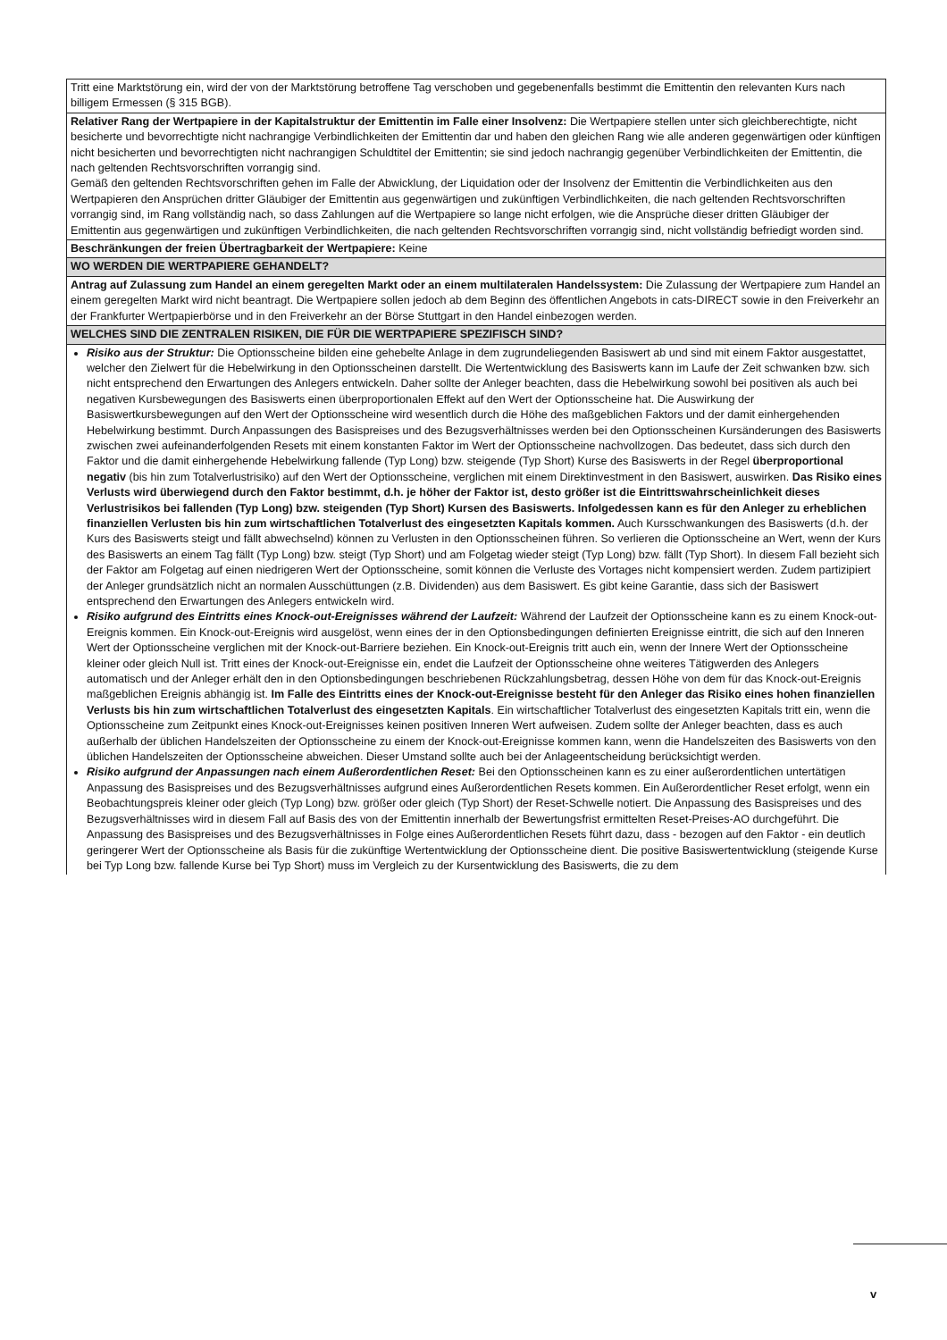| Tritt eine Marktstörung ein, wird der von der Marktstörung betroffene Tag verschoben und gegebenenfalls bestimmt die Emittentin den relevanten Kurs nach billigem Ermessen (§ 315 BGB). |
| Relativer Rang der Wertpapiere in der Kapitalstruktur der Emittentin im Falle einer Insolvenz: Die Wertpapiere stellen unter sich gleichberechtigte, nicht besicherte und bevorrechtigte nicht nachrangige Verbindlichkeiten der Emittentin dar und haben den gleichen Rang wie alle anderen gegenwärtigen oder künftigen nicht besicherten und bevorrechtigten nicht nachrangigen Schuldtitel der Emittentin; sie sind jedoch nachrangig gegenüber Verbindlichkeiten der Emittentin, die nach geltenden Rechtsvorschriften vorrangig sind. Gemäß den geltenden Rechtsvorschriften gehen im Falle der Abwicklung, der Liquidation oder der Insolvenz der Emittentin die Verbindlichkeiten aus den Wertpapieren den Ansprüchen dritter Gläubiger der Emittentin aus gegenwärtigen und zukünftigen Verbindlichkeiten, die nach geltenden Rechtsvorschriften vorrangig sind, im Rang vollständig nach, so dass Zahlungen auf die Wertpapiere so lange nicht erfolgen, wie die Ansprüche dieser dritten Gläubiger der Emittentin aus gegenwärtigen und zukünftigen Verbindlichkeiten, die nach geltenden Rechtsvorschriften vorrangig sind, nicht vollständig befriedigt worden sind. |
| Beschränkungen der freien Übertragbarkeit der Wertpapiere: Keine |
| WO WERDEN DIE WERTPAPIERE GEHANDELT? |
| Antrag auf Zulassung zum Handel an einem geregelten Markt oder an einem multilateralen Handelssystem: Die Zulassung der Wertpapiere zum Handel an einem geregelten Markt wird nicht beantragt. Die Wertpapiere sollen jedoch ab dem Beginn des öffentlichen Angebots in cats-DIRECT sowie in den Freiverkehr an der Frankfurter Wertpapierbörse und in den Freiverkehr an der Börse Stuttgart in den Handel einbezogen werden. |
| WELCHES SIND DIE ZENTRALEN RISIKEN, DIE FÜR DIE WERTPAPIERE SPEZIFISCH SIND? |
| Risiko aus der Struktur: Die Optionsscheine bilden eine gehebelte Anlage in dem zugrundeliegenden Basiswert ab und sind mit einem Faktor ausgestattet, welcher den Zielwert für die Hebelwirkung in den Optionsscheinen darstellt. Die Wertentwicklung des Basiswerts kann im Laufe der Zeit schwanken bzw. sich nicht entsprechend den Erwartungen des Anlegers entwickeln. Daher sollte der Anleger beachten, dass die Hebelwirkung sowohl bei positiven als auch bei negativen Kursbewegungen des Basiswerts einen überproportionalen Effekt auf den Wert der Optionsscheine hat. Die Auswirkung der Basiswertkursbewegungen auf den Wert der Optionsscheine wird wesentlich durch die Höhe des maßgeblichen Faktors und der damit einhergehenden Hebelwirkung bestimmt. Durch Anpassungen des Basispreises und des Bezugsverhältnisses werden bei den Optionsscheinen Kursänderungen des Basiswerts zwischen zwei aufeinanderfolgenden Resets mit einem konstanten Faktor im Wert der Optionsscheine nachvollzogen. Das bedeutet, dass sich durch den Faktor und die damit einhergehende Hebelwirkung fallende (Typ Long) bzw. steigende (Typ Short) Kurse des Basiswerts in der Regel überproportional negativ (bis hin zum Totalverlustrisiko) auf den Wert der Optionsscheine, verglichen mit einem Direktinvestment in den Basiswert, auswirken. Das Risiko eines Verlusts wird überwiegend durch den Faktor bestimmt, d.h. je höher der Faktor ist, desto größer ist die Eintrittswahrscheinlichkeit dieses Verlustrisikos bei fallenden (Typ Long) bzw. steigenden (Typ Short) Kursen des Basiswerts. Infolgedessen kann es für den Anleger zu erheblichen finanziellen Verlusten bis hin zum wirtschaftlichen Totalverlust des eingesetzten Kapitals kommen. Auch Kursschwankungen des Basiswerts (d.h. der Kurs des Basiswerts steigt und fällt abwechselnd) können zu Verlusten in den Optionsscheinen führen. So verlieren die Optionsscheine an Wert, wenn der Kurs des Basiswerts an einem Tag fällt (Typ Long) bzw. steigt (Typ Short) und am Folgetag wieder steigt (Typ Long) bzw. fällt (Typ Short). In diesem Fall bezieht sich der Faktor am Folgetag auf einen niedrigeren Wert der Optionsscheine, somit können die Verluste des Vortages nicht kompensiert werden. Zudem partizipiert der Anleger grundsätzlich nicht an normalen Ausschüttungen (z.B. Dividenden) aus dem Basiswert. Es gibt keine Garantie, dass sich der Basiswert entsprechend den Erwartungen des Anlegers entwickeln wird. Risiko aufgrund des Eintritts eines Knock-out-Ereignisses während der Laufzeit: Während der Laufzeit der Optionsscheine kann es zu einem Knock-out-Ereignis kommen. Ein Knock-out-Ereignis wird ausgelöst, wenn eines der in den Optionsbedingungen definierten Ereignisse eintritt, die sich auf den Inneren Wert der Optionsscheine verglichen mit der Knock-out-Barriere beziehen. Ein Knock-out-Ereignis tritt auch ein, wenn der Innere Wert der Optionsscheine kleiner oder gleich Null ist. Tritt eines der Knock-out-Ereignisse ein, endet die Laufzeit der Optionsscheine ohne weiteres Tätigwerden des Anlegers automatisch und der Anleger erhält den in den Optionsbedingungen beschriebenen Rückzahlungsbetrag, dessen Höhe von dem für das Knock-out-Ereignis maßgeblichen Ereignis abhängig ist. Im Falle des Eintritts eines der Knock-out-Ereignisse besteht für den Anleger das Risiko eines hohen finanziellen Verlusts bis hin zum wirtschaftlichen Totalverlust des eingesetzten Kapitals . Ein wirtschaftlicher Totalverlust des eingesetzten Kapitals tritt ein, wenn die Optionsscheine zum Zeitpunkt eines Knock-out-Ereignisses keinen positiven Inneren Wert aufweisen. Zudem sollte der Anleger beachten, dass es auch außerhalb der üblichen Handelszeiten der Optionsscheine zu einem der Knock-out-Ereignisse kommen kann, wenn die Handelszeiten des Basiswerts von den üblichen Handelszeiten der Optionsscheine abweichen. Dieser Umstand sollte auch bei der Anlageentscheidung berücksichtigt werden. Risiko aufgrund der Anpassungen nach einem Außerordentlichen Reset: Bei den Optionsscheinen kann es zu einer außerordentlichen untertätigen Anpassung des Basispreises und des Bezugsverhältnisses aufgrund eines Außerordentlichen Resets kommen. Ein Außerordentlicher Reset erfolgt, wenn ein Beobachtungspreis kleiner oder gleich (Typ Long) bzw. größer oder gleich (Typ Short) der Reset-Schwelle notiert. Die Anpassung des Basispreises und des Bezugsverhältnisses wird in diesem Fall auf Basis des von der Emittentin innerhalb der Bewertungsfrist ermittelten Reset-Preises-AO durchgeführt. Die Anpassung des Basispreises und des Bezugsverhältnisses in Folge eines Außerordentlichen Resets führt dazu, dass - bezogen auf den Faktor - ein deutlich geringerer Wert der Optionsscheine als Basis für die zukünftige Wertentwicklung der Optionsscheine dient. Die positive Basiswertentwicklung (steigende Kurse bei Typ Long bzw. fallende Kurse bei Typ Short) muss im Vergleich zu der Kursentwicklung des Basiswerts, die zu dem |
v